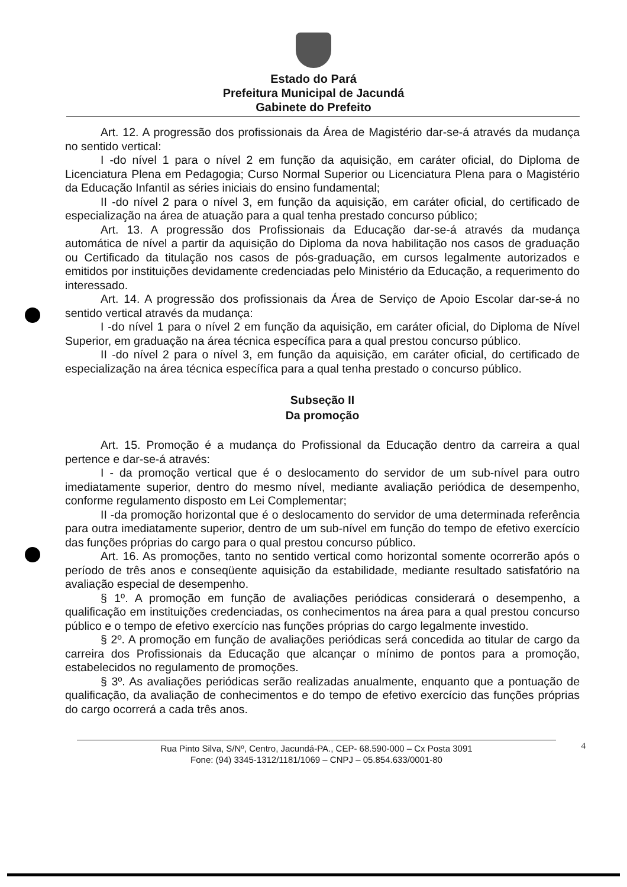Estado do Pará
Prefeitura Municipal de Jacundá
Gabinete do Prefeito
Art. 12. A progressão dos profissionais da Área de Magistério dar-se-á através da mudança no sentido vertical:
I -do nível 1 para o nível 2 em função da aquisição, em caráter oficial, do Diploma de Licenciatura Plena em Pedagogia; Curso Normal Superior ou Licenciatura Plena para o Magistério da Educação Infantil as séries iniciais do ensino fundamental;
II -do nível 2 para o nível 3, em função da aquisição, em caráter oficial, do certificado de especialização na área de atuação para a qual tenha prestado concurso público;
Art. 13. A progressão dos Profissionais da Educação dar-se-á através da mudança automática de nível a partir da aquisição do Diploma da nova habilitação nos casos de graduação ou Certificado da titulação nos casos de pós-graduação, em cursos legalmente autorizados e emitidos por instituições devidamente credenciadas pelo Ministério da Educação, a requerimento do interessado.
Art. 14. A progressão dos profissionais da Área de Serviço de Apoio Escolar dar-se-á no sentido vertical através da mudança:
I -do nível 1 para o nível 2 em função da aquisição, em caráter oficial, do Diploma de Nível Superior, em graduação na área técnica específica para a qual prestou concurso público.
II -do nível 2 para o nível 3, em função da aquisição, em caráter oficial, do certificado de especialização na área técnica específica para a qual tenha prestado o concurso público.
Subseção II
Da promoção
Art. 15. Promoção é a mudança do Profissional da Educação dentro da carreira a qual pertence e dar-se-á através:
I - da promoção vertical que é o deslocamento do servidor de um sub-nível para outro imediatamente superior, dentro do mesmo nível, mediante avaliação periódica de desempenho, conforme regulamento disposto em Lei Complementar;
II -da promoção horizontal que é o deslocamento do servidor de uma determinada referência para outra imediatamente superior, dentro de um sub-nível em função do tempo de efetivo exercício das funções próprias do cargo para o qual prestou concurso público.
Art. 16. As promoções, tanto no sentido vertical como horizontal somente ocorrerão após o período de três anos e conseqüente aquisição da estabilidade, mediante resultado satisfatório na avaliação especial de desempenho.
§ 1º. A promoção em função de avaliações periódicas considerará o desempenho, a qualificação em instituições credenciadas, os conhecimentos na área para a qual prestou concurso público e o tempo de efetivo exercício nas funções próprias do cargo legalmente investido.
§ 2º. A promoção em função de avaliações periódicas será concedida ao titular de cargo da carreira dos Profissionais da Educação que alcançar o mínimo de pontos para a promoção, estabelecidos no regulamento de promoções.
§ 3º. As avaliações periódicas serão realizadas anualmente, enquanto que a pontuação de qualificação, da avaliação de conhecimentos e do tempo de efetivo exercício das funções próprias do cargo ocorrerá a cada três anos.
Rua Pinto Silva, S/Nº, Centro, Jacundá-PA., CEP- 68.590-000 – Cx Posta 3091
Fone: (94) 3345-1312/1181/1069 – CNPJ – 05.854.633/0001-80
4